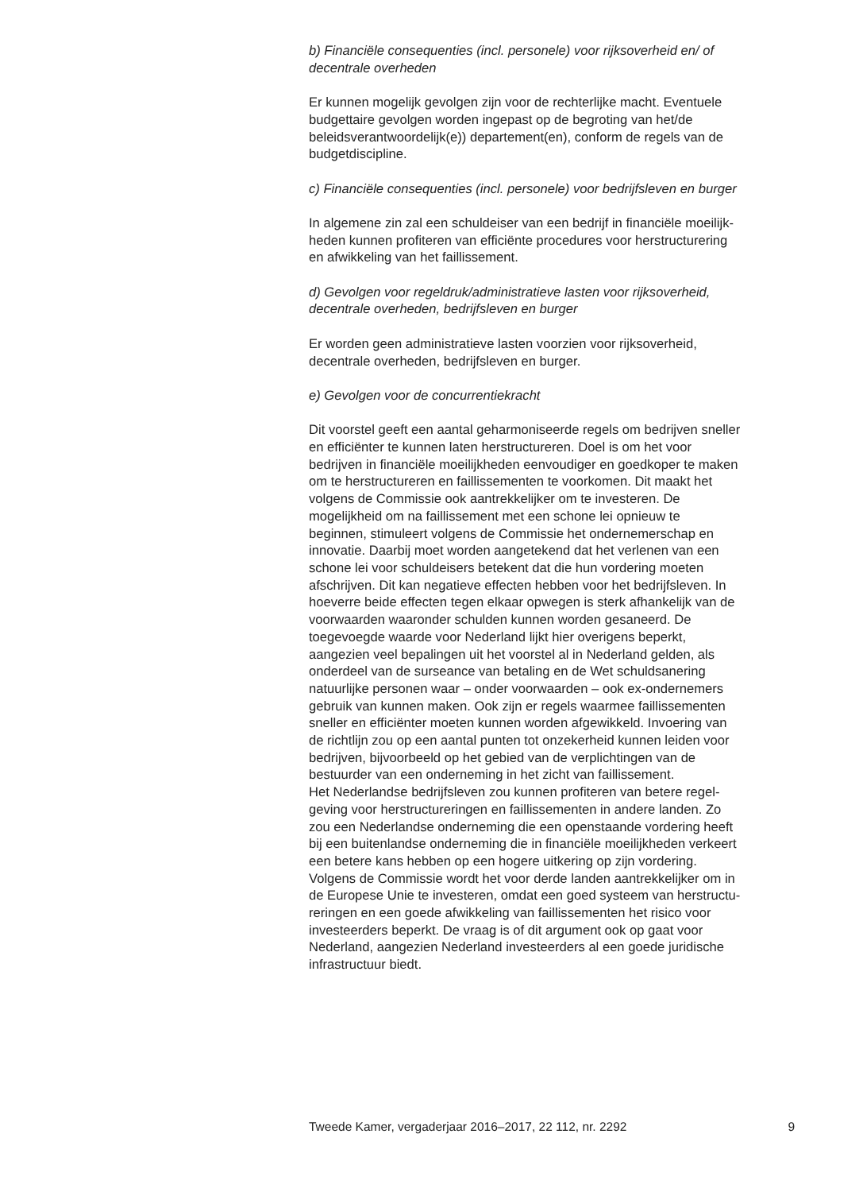b) Financiële consequenties (incl. personele) voor rijksoverheid en/ of
decentrale overheden
Er kunnen mogelijk gevolgen zijn voor de rechterlijke macht. Eventuele
budgettaire gevolgen worden ingepast op de begroting van het/de
beleidsverantwoordelijk(e)) departement(en), conform de regels van de
budgetdiscipline.
c) Financiële consequenties (incl. personele) voor bedrijfsleven en burger
In algemene zin zal een schuldeiser van een bedrijf in financiële moeilijk-
heden kunnen profiteren van efficiënte procedures voor herstructurering
en afwikkeling van het faillissement.
d) Gevolgen voor regeldruk/administratieve lasten voor rijksoverheid,
decentrale overheden, bedrijfsleven en burger
Er worden geen administratieve lasten voorzien voor rijksoverheid,
decentrale overheden, bedrijfsleven en burger.
e) Gevolgen voor de concurrentiekracht
Dit voorstel geeft een aantal geharmoniseerde regels om bedrijven sneller
en efficiënter te kunnen laten herstructureren. Doel is om het voor
bedrijven in financiële moeilijkheden eenvoudiger en goedkoper te maken
om te herstructureren en faillissementen te voorkomen. Dit maakt het
volgens de Commissie ook aantrekkelijker om te investeren. De
mogelijkheid om na faillissement met een schone lei opnieuw te
beginnen, stimuleert volgens de Commissie het ondernemerschap en
innovatie. Daarbij moet worden aangetekend dat het verlenen van een
schone lei voor schuldeisers betekent dat die hun vordering moeten
afschrijven. Dit kan negatieve effecten hebben voor het bedrijfsleven. In
hoeverre beide effecten tegen elkaar opwegen is sterk afhankelijk van de
voorwaarden waaronder schulden kunnen worden gesaneerd. De
toegevoegde waarde voor Nederland lijkt hier overigens beperkt,
aangezien veel bepalingen uit het voorstel al in Nederland gelden, als
onderdeel van de surseance van betaling en de Wet schuldsanering
natuurlijke personen waar – onder voorwaarden – ook ex-ondernemers
gebruik van kunnen maken. Ook zijn er regels waarmee faillissementen
sneller en efficiënter moeten kunnen worden afgewikkeld. Invoering van
de richtlijn zou op een aantal punten tot onzekerheid kunnen leiden voor
bedrijven, bijvoorbeeld op het gebied van de verplichtingen van de
bestuurder van een onderneming in het zicht van faillissement.
Het Nederlandse bedrijfsleven zou kunnen profiteren van betere regel-
geving voor herstructureringen en faillissementen in andere landen. Zo
zou een Nederlandse onderneming die een openstaande vordering heeft
bij een buitenlandse onderneming die in financiële moeilijkheden verkeert
een betere kans hebben op een hogere uitkering op zijn vordering.
Volgens de Commissie wordt het voor derde landen aantrekkelijker om in
de Europese Unie te investeren, omdat een goed systeem van herstructu-
reringen en een goede afwikkeling van faillissementen het risico voor
investeerders beperkt. De vraag is of dit argument ook op gaat voor
Nederland, aangezien Nederland investeerders al een goede juridische
infrastructuur biedt.
Tweede Kamer, vergaderjaar 2016–2017, 22 112, nr. 2292 9